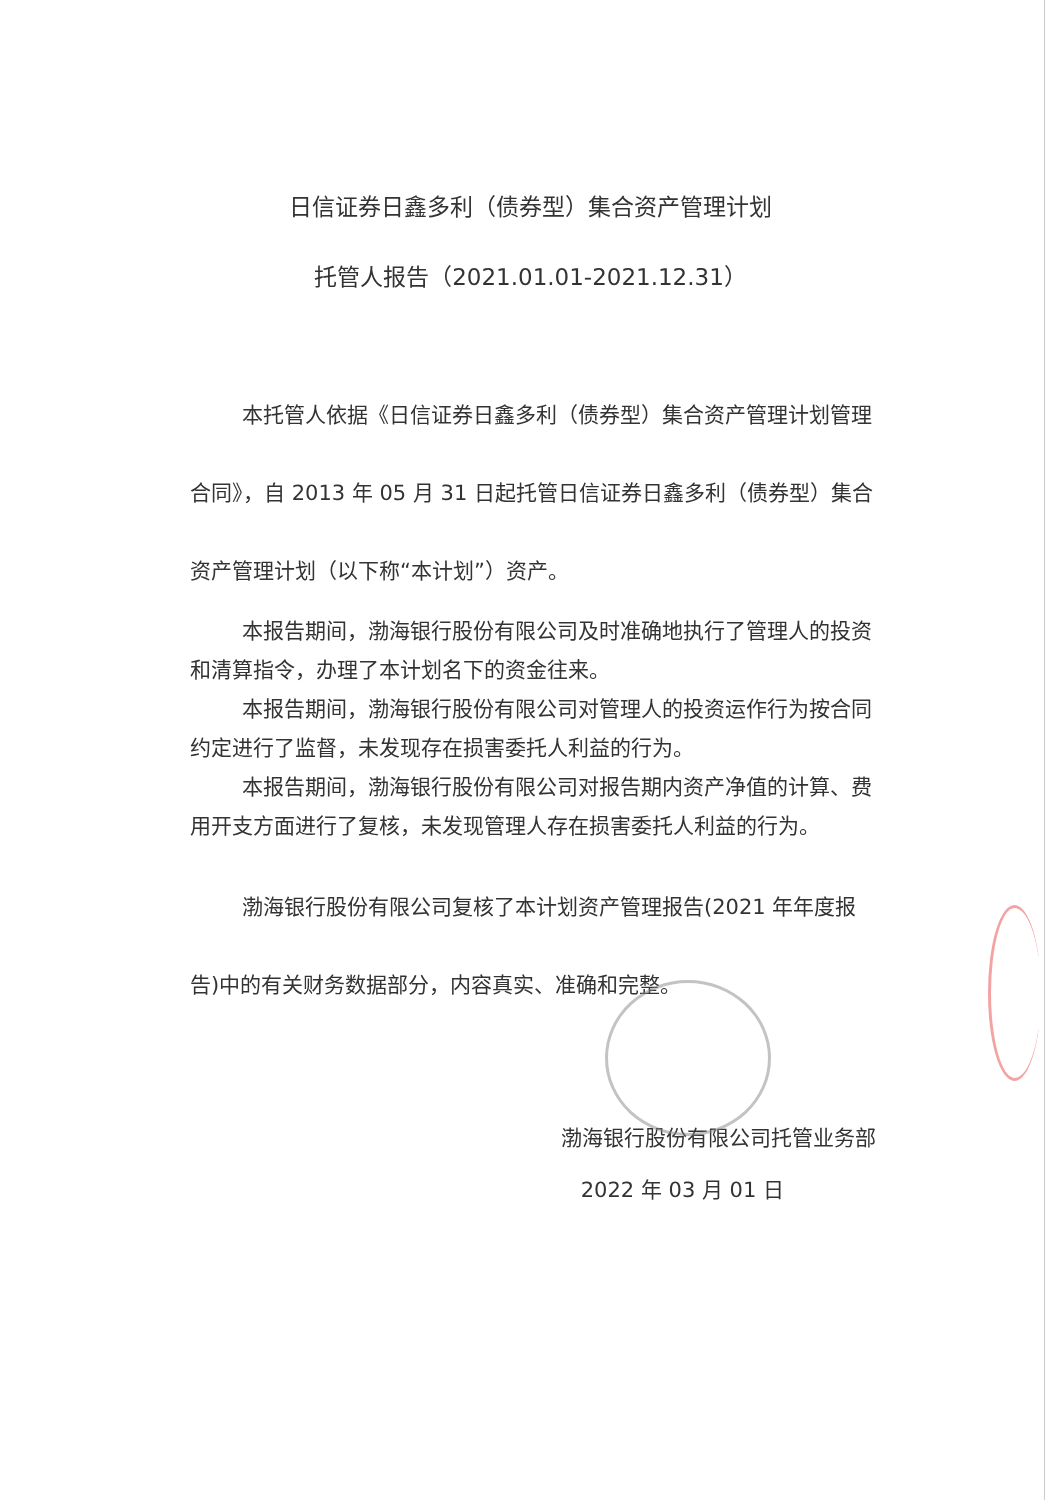日信证券日鑫多利（债券型）集合资产管理计划
托管人报告（2021.01.01-2021.12.31）
本托管人依据《日信证券日鑫多利（债券型）集合资产管理计划管理合同》，自 2013 年 05 月 31 日起托管日信证券日鑫多利（债券型）集合资产管理计划（以下称“本计划”）资产。
本报告期间，渤海银行股份有限公司及时准确地执行了管理人的投资和清算指令，办理了本计划名下的资金往来。
本报告期间，渤海银行股份有限公司对管理人的投资运作行为按合同约定进行了监督，未发现存在损害委托人利益的行为。
本报告期间，渤海银行股份有限公司对报告期内资产净值的计算、费用开支方面进行了复核，未发现管理人存在损害委托人利益的行为。
渤海银行股份有限公司复核了本计划资产管理报告(2021 年年度报告)中的有关财务数据部分，内容真实、准确和完整。
渤海银行股份有限公司托管业务部
2022 年 03 月 01 日